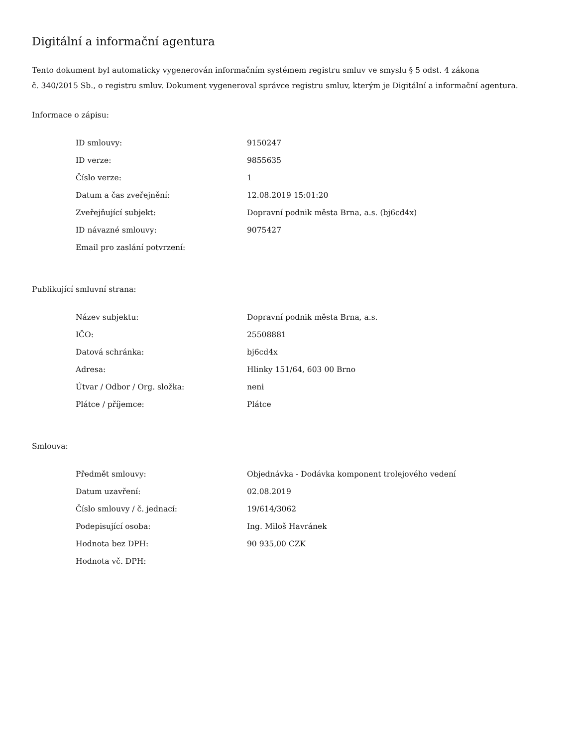Digitální a informační agentura
Tento dokument byl automaticky vygenerován informačním systémem registru smluv ve smyslu § 5 odst. 4 zákona
č. 340/2015 Sb., o registru smluv. Dokument vygeneroval správce registru smluv, kterým je Digitální a informační agentura.
Informace o zápisu:
| ID smlouvy: | 9150247 |
| ID verze: | 9855635 |
| Číslo verze: | 1 |
| Datum a čas zveřejnění: | 12.08.2019 15:01:20 |
| Zveřejňující subjekt: | Dopravní podnik města Brna, a.s. (bj6cd4x) |
| ID návazné smlouvy: | 9075427 |
| Email pro zaslání potvrzení: | |
Publikující smluvní strana:
| Název subjektu: | Dopravní podnik města Brna, a.s. |
| IČO: | 25508881 |
| Datová schránka: | bj6cd4x |
| Adresa: | Hlinky 151/64, 603 00 Brno |
| Útvar / Odbor / Org. složka: | neni |
| Plátce / příjemce: | Plátce |
Smlouva:
| Předmět smlouvy: | Objednávka - Dodávka komponent trolejového vedení |
| Datum uzavření: | 02.08.2019 |
| Číslo smlouvy / č. jednací: | 19/614/3062 |
| Podepisující osoba: | Ing. Miloš Havránek |
| Hodnota bez DPH: | 90 935,00 CZK |
| Hodnota vč. DPH: | |